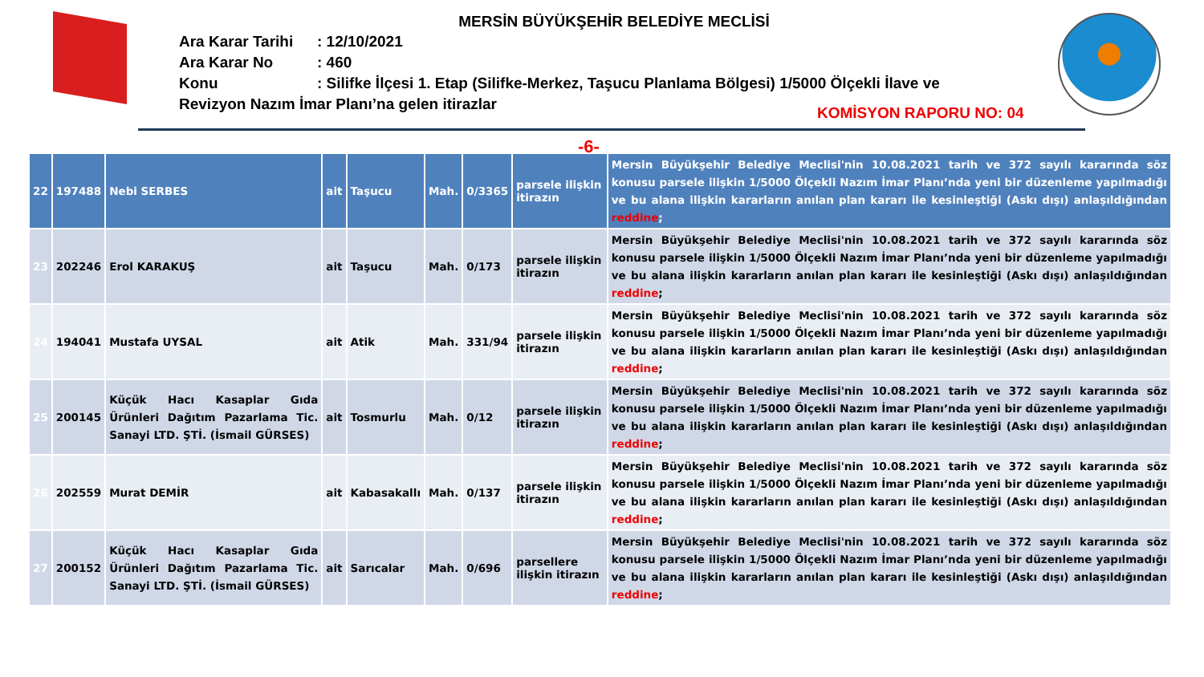MERSİN BÜYÜKŞEHİR BELEDİYE MECLİSİ
| Ara Karar Tarihi | : 12/10/2021 |
| Ara Karar No | : 460 |
| Konu | : Silifke İlçesi 1. Etap (Silifke-Merkez, Taşucu Planlama Bölgesi) 1/5000 Ölçekli İlave ve |
| Revizyon Nazım İmar Planı’na gelen itirazlar | |
KOMİSYON RAPORU NO: 04
-6-
| 22 | 197488 | Nebi SERBES | ait | Taşucu | Mah. | 0/3365 | parsele ilişkin itirazın | Mersin Büyükşehir Belediye Meclisi'nin 10.08.2021 tarih ve 372 sayılı kararında söz konusu parsele ilişkin 1/5000 Ölçekli Nazım İmar Planı’nda yeni bir düzenleme yapılmadığı ve bu alana ilişkin kararların anılan plan kararı ile kesinleştiği (Askı dışı) anlaşıldığından reddine ; |
| 23 | 202246 | Erol KARAKUŞ | ait | Taşucu | Mah. | 0/173 | parsele ilişkin itirazın | Mersin Büyükşehir Belediye Meclisi'nin 10.08.2021 tarih ve 372 sayılı kararında söz konusu parsele ilişkin 1/5000 Ölçekli Nazım İmar Planı’nda yeni bir düzenleme yapılmadığı ve bu alana ilişkin kararların anılan plan kararı ile kesinleştiği (Askı dışı) anlaşıldığından reddine ; |
| 24 | 194041 | Mustafa UYSAL | ait | Atik | Mah. | 331/94 | parsele ilişkin itirazın | Mersin Büyükşehir Belediye Meclisi'nin 10.08.2021 tarih ve 372 sayılı kararında söz konusu parsele ilişkin 1/5000 Ölçekli Nazım İmar Planı’nda yeni bir düzenleme yapılmadığı ve bu alana ilişkin kararların anılan plan kararı ile kesinleştiği (Askı dışı) anlaşıldığından reddine ; |
| 25 | 200145 | Küçük Hacı Kasaplar Gıda Ürünleri Dağıtım Pazarlama Tic. Sanayi LTD. ŞTİ. (İsmail GÜRSES) | ait | Tosmurlu | Mah. | 0/12 | parsele ilişkin itirazın | Mersin Büyükşehir Belediye Meclisi'nin 10.08.2021 tarih ve 372 sayılı kararında söz konusu parsele ilişkin 1/5000 Ölçekli Nazım İmar Planı’nda yeni bir düzenleme yapılmadığı ve bu alana ilişkin kararların anılan plan kararı ile kesinleştiği (Askı dışı) anlaşıldığından reddine ; |
| 26 | 202559 | Murat DEMİR | ait | Kabasakallı | Mah. | 0/137 | parsele ilişkin itirazın | Mersin Büyükşehir Belediye Meclisi'nin 10.08.2021 tarih ve 372 sayılı kararında söz konusu parsele ilişkin 1/5000 Ölçekli Nazım İmar Planı’nda yeni bir düzenleme yapılmadığı ve bu alana ilişkin kararların anılan plan kararı ile kesinleştiği (Askı dışı) anlaşıldığından reddine ; |
| 27 | 200152 | Küçük Hacı Kasaplar Gıda Ürünleri Dağıtım Pazarlama Tic. Sanayi LTD. ŞTİ. (İsmail GÜRSES) | ait | Sarıcalar | Mah. | 0/696 | parsellere ilişkin itirazın | Mersin Büyükşehir Belediye Meclisi'nin 10.08.2021 tarih ve 372 sayılı kararında söz konusu parsele ilişkin 1/5000 Ölçekli Nazım İmar Planı’nda yeni bir düzenleme yapılmadığı ve bu alana ilişkin kararların anılan plan kararı ile kesinleştiği (Askı dışı) anlaşıldığından reddine ; |